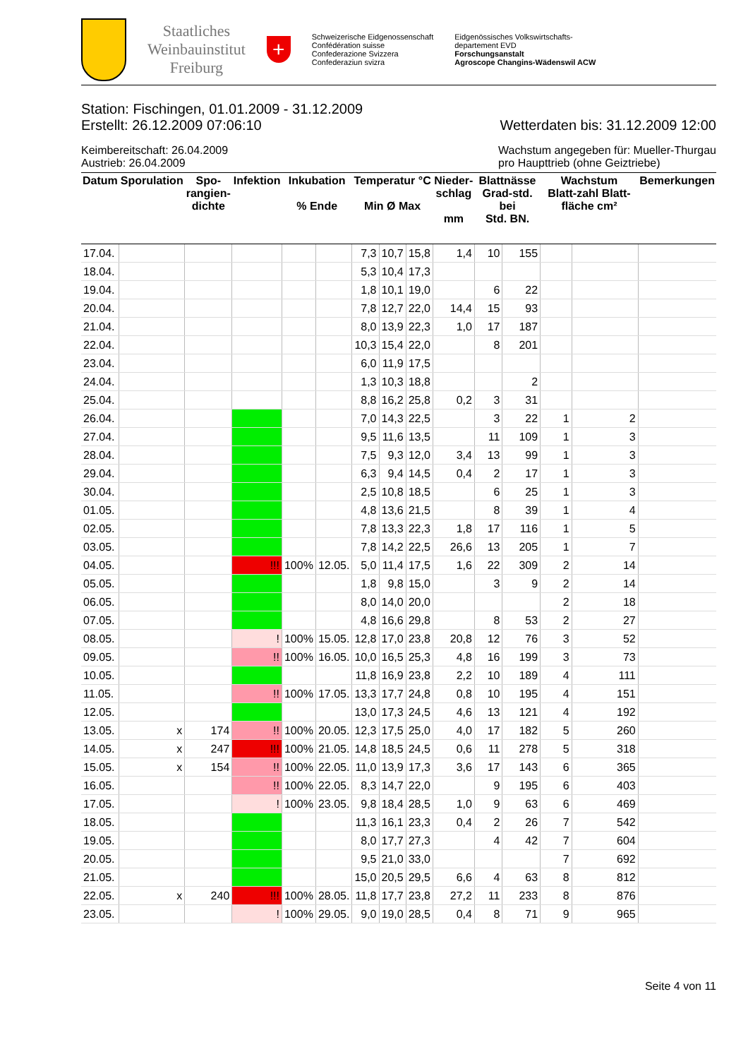Staatliches
Weinbauinstitut
Freiburg
+
Schweizerische Eidgenossenschaft
Confédération suisse
Confederazione Svizzera
Confederaziun svizra
Eidgenössisches Volkswirtschafts-
departement EVD
Forschungsanstalt
Agroscope Changins-Wädenswil ACW
Station: Fischingen, 01.01.2009 - 31.12.2009
Erstellt: 26.12.2009 07:06:10 Wetterdaten bis: 31.12.2009 12:00
Keimbereitschaft: 26.04.2009
Austrieb: 26.04.2009 Wachstum angegeben für: Mueller-Thurgau
pro Haupttrieb (ohne Geiztriebe)
| Datum | Sporulation | Spo- rangien- dichte | Infektion | Inkubation % Ende | | Temperatur °C Min Ø Max | | | Nieder- schlag mm | Blattnässe Grad-std. bei Std. BN. | | Wachstum Blatt-zahl Blatt-fläche cm² | | Bemerkungen |
| --- | --- | --- | --- | --- | --- | --- | --- | --- | --- | --- | --- | --- | --- | --- |
| 17.04. | | | | | | 7,3 | 10,7 | 15,8 | 1,4 | 10 | 155 | | | |
| 18.04. | | | | | | 5,3 | 10,4 | 17,3 | | | | | | |
| 19.04. | | | | | | 1,8 | 10,1 | 19,0 | | 6 | 22 | | | |
| 20.04. | | | | | | 7,8 | 12,7 | 22,0 | 14,4 | 15 | 93 | | | |
| 21.04. | | | | | | 8,0 | 13,9 | 22,3 | 1,0 | 17 | 187 | | | |
| 22.04. | | | | | | 10,3 | 15,4 | 22,0 | | 8 | 201 | | | |
| 23.04. | | | | | | 6,0 | 11,9 | 17,5 | | | | | | |
| 24.04. | | | | | | 1,3 | 10,3 | 18,8 | | | 2 | | | |
| 25.04. | | | | | | 8,8 | 16,2 | 25,8 | 0,2 | 3 | 31 | | | |
| 26.04. | | | | | | 7,0 | 14,3 | 22,5 | | 3 | 22 | 1 | 2 | |
| 27.04. | | | | | | 9,5 | 11,6 | 13,5 | | 11 | 109 | 1 | 3 | |
| 28.04. | | | | | | 7,5 | 9,3 | 12,0 | 3,4 | 13 | 99 | 1 | 3 | |
| 29.04. | | | | | | 6,3 | 9,4 | 14,5 | 0,4 | 2 | 17 | 1 | 3 | |
| 30.04. | | | | | | 2,5 | 10,8 | 18,5 | | 6 | 25 | 1 | 3 | |
| 01.05. | | | | | | 4,8 | 13,6 | 21,5 | | 8 | 39 | 1 | 4 | |
| 02.05. | | | | | | 7,8 | 13,3 | 22,3 | 1,8 | 17 | 116 | 1 | 5 | |
| 03.05. | | | | | | 7,8 | 14,2 | 22,5 | 26,6 | 13 | 205 | 1 | 7 | |
| 04.05. | | | !!! | 100% | 12.05. | 5,0 | 11,4 | 17,5 | 1,6 | 22 | 309 | 2 | 14 | |
| 05.05. | | | | | | 1,8 | 9,8 | 15,0 | | 3 | 9 | 2 | 14 | |
| 06.05. | | | | | | 8,0 | 14,0 | 20,0 | | | | 2 | 18 | |
| 07.05. | | | | | | 4,8 | 16,6 | 29,8 | | 8 | 53 | 2 | 27 | |
| 08.05. | | | ! | 100% | 15.05. | 12,8 | 17,0 | 23,8 | 20,8 | 12 | 76 | 3 | 52 | |
| 09.05. | | | !! | 100% | 16.05. | 10,0 | 16,5 | 25,3 | 4,8 | 16 | 199 | 3 | 73 | |
| 10.05. | | | | | | 11,8 | 16,9 | 23,8 | 2,2 | 10 | 189 | 4 | 111 | |
| 11.05. | | | !! | 100% | 17.05. | 13,3 | 17,7 | 24,8 | 0,8 | 10 | 195 | 4 | 151 | |
| 12.05. | | | | | | 13,0 | 17,3 | 24,5 | 4,6 | 13 | 121 | 4 | 192 | |
| 13.05. | x | 174 | !! | 100% | 20.05. | 12,3 | 17,5 | 25,0 | 4,0 | 17 | 182 | 5 | 260 | |
| 14.05. | x | 247 | !!! | 100% | 21.05. | 14,8 | 18,5 | 24,5 | 0,6 | 11 | 278 | 5 | 318 | |
| 15.05. | x | 154 | !! | 100% | 22.05. | 11,0 | 13,9 | 17,3 | 3,6 | 17 | 143 | 6 | 365 | |
| 16.05. | | | !! | 100% | 22.05. | 8,3 | 14,7 | 22,0 | | 9 | 195 | 6 | 403 | |
| 17.05. | | | ! | 100% | 23.05. | 9,8 | 18,4 | 28,5 | 1,0 | 9 | 63 | 6 | 469 | |
| 18.05. | | | | | | 11,3 | 16,1 | 23,3 | 0,4 | 2 | 26 | 7 | 542 | |
| 19.05. | | | | | | 8,0 | 17,7 | 27,3 | | 4 | 42 | 7 | 604 | |
| 20.05. | | | | | | 9,5 | 21,0 | 33,0 | | | | 7 | 692 | |
| 21.05. | | | | | | 15,0 | 20,5 | 29,5 | 6,6 | 4 | 63 | 8 | 812 | |
| 22.05. | x | 240 | !!! | 100% | 28.05. | 11,8 | 17,7 | 23,8 | 27,2 | 11 | 233 | 8 | 876 | |
| 23.05. | | | ! | 100% | 29.05. | 9,0 | 19,0 | 28,5 | 0,4 | 8 | 71 | 9 | 965 | |
Seite 4 von 11